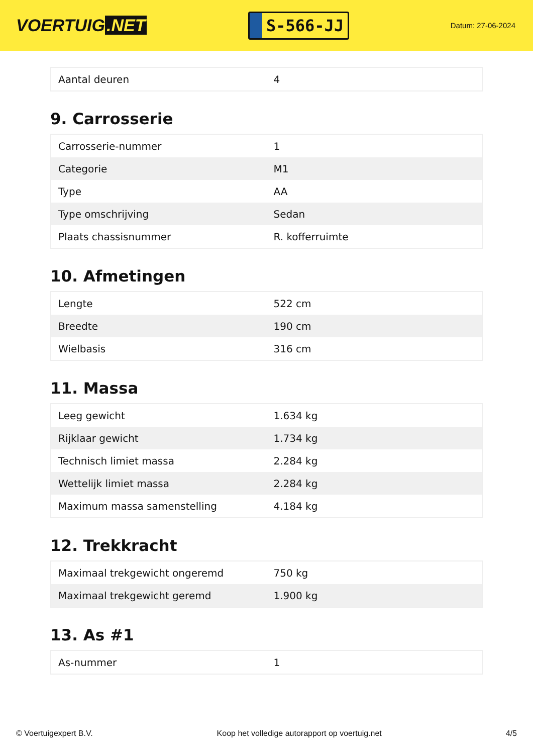VOERTUIG.NET
S-566-JJ
Datum: 27-06-2024
| Aantal deuren | 4 |
9. Carrosserie
| Carrosserie-nummer | 1 |
| Categorie | M1 |
| Type | AA |
| Type omschrijving | Sedan |
| Plaats chassisnummer | R. kofferruimte |
10. Afmetingen
| Lengte | 522 cm |
| Breedte | 190 cm |
| Wielbasis | 316 cm |
11. Massa
| Leeg gewicht | 1.634 kg |
| Rijklaar gewicht | 1.734 kg |
| Technisch limiet massa | 2.284 kg |
| Wettelijk limiet massa | 2.284 kg |
| Maximum massa samenstelling | 4.184 kg |
12. Trekkracht
| Maximaal trekgewicht ongeremd | 750 kg |
| Maximaal trekgewicht geremd | 1.900 kg |
13. As #1
| As-nummer | 1 |
© Voertuigexpert B.V. Koop het volledige autorapport op voertuig.net 4/5